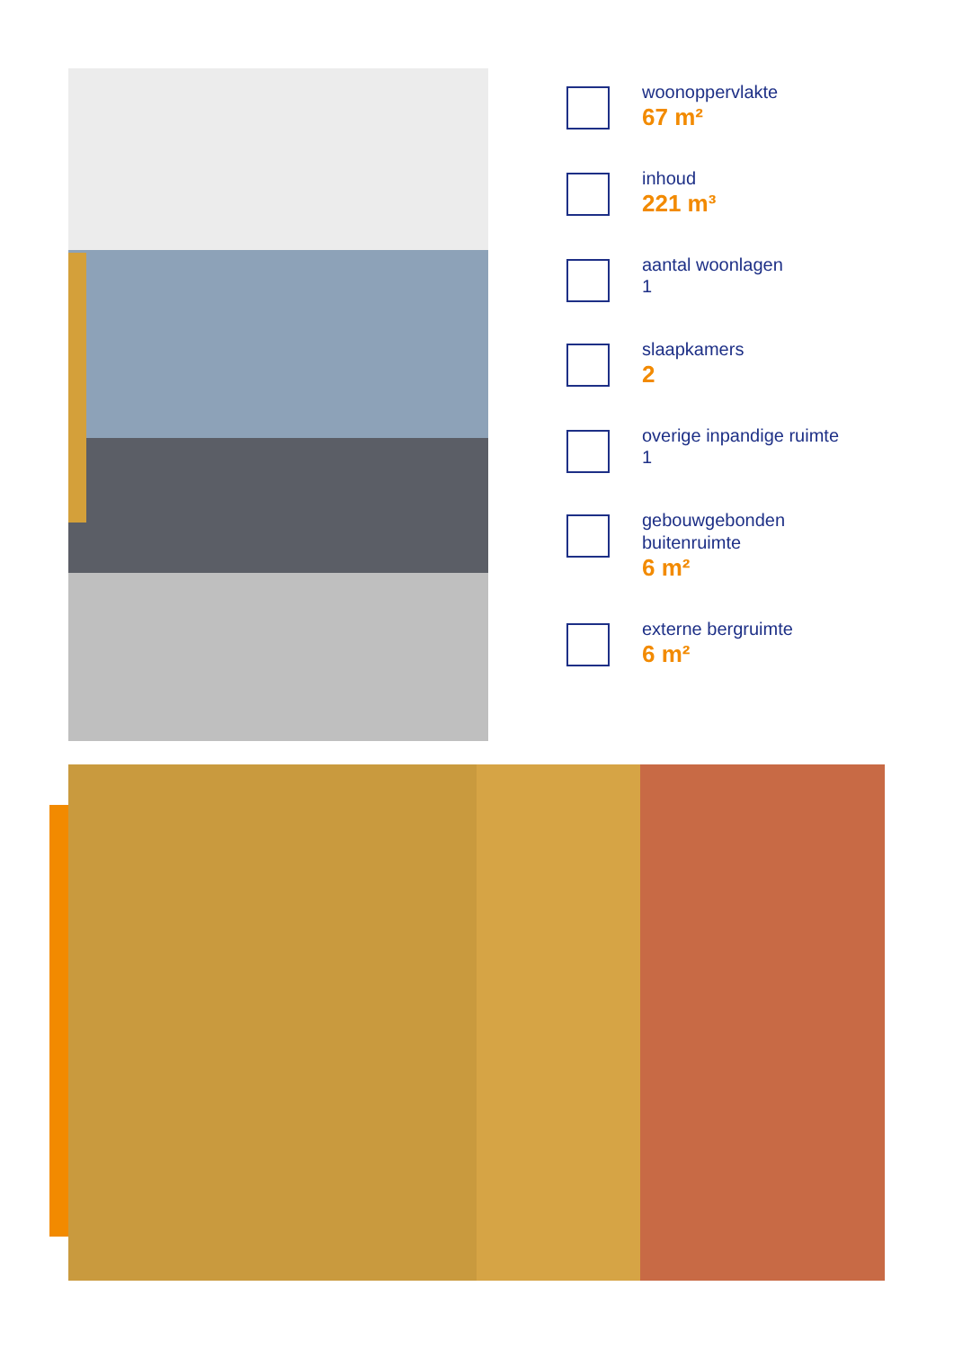woonoppervlakte
67 m²
inhoud
221 m³
aantal woonlagen
1
slaapkamers
2
overige inpandige ruimte
1
gebouwgebonden
buitenruimte
6 m²
externe bergruimte
6 m²